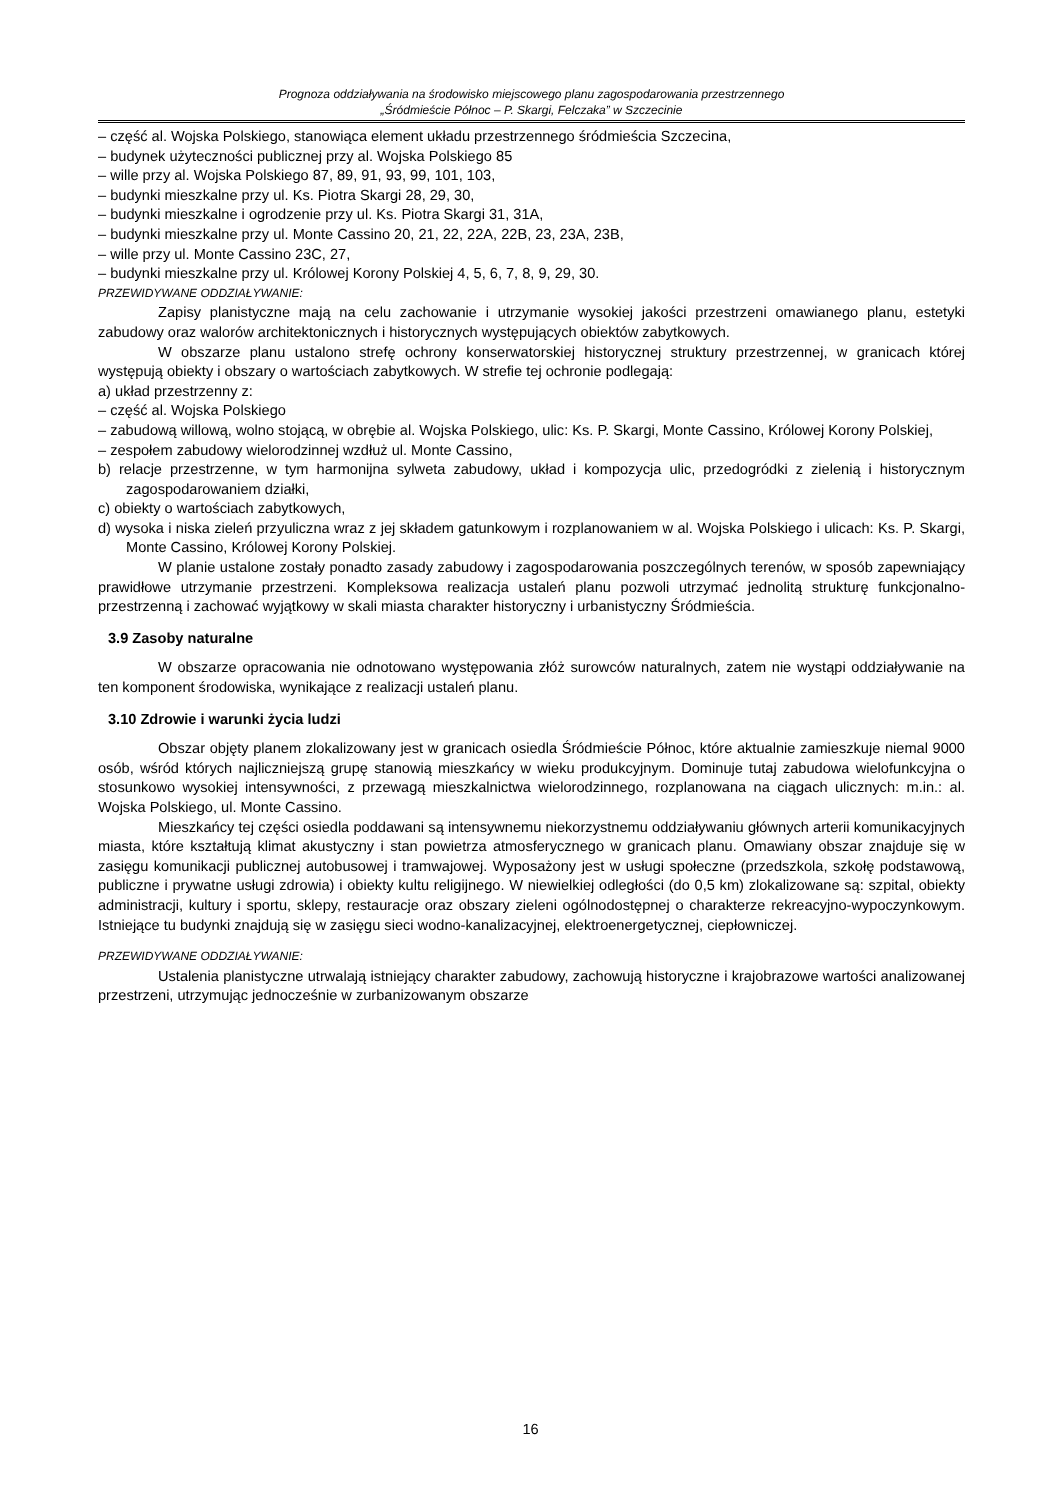Prognoza oddziaływania na środowisko miejscowego planu zagospodarowania przestrzennego
„Śródmieście Północ – P. Skargi, Felczaka” w Szczecinie
– część al. Wojska Polskiego, stanowiąca element układu przestrzennego śródmieścia Szczecina,
– budynek użyteczności publicznej przy al. Wojska Polskiego 85
– wille przy al. Wojska Polskiego 87, 89, 91, 93, 99, 101, 103,
– budynki mieszkalne przy ul. Ks. Piotra Skargi 28, 29, 30,
– budynki mieszkalne i ogrodzenie przy ul. Ks. Piotra Skargi 31, 31A,
– budynki mieszkalne przy ul. Monte Cassino 20, 21, 22, 22A, 22B, 23, 23A, 23B,
– wille przy ul. Monte Cassino 23C, 27,
– budynki mieszkalne przy ul. Królowej Korony Polskiej 4, 5, 6, 7, 8, 9, 29, 30.
PRZEWIDYWANE ODDZIAŁYWANIE:
Zapisy planistyczne mają na celu zachowanie i utrzymanie wysokiej jakości przestrzeni omawianego planu, estetyki zabudowy oraz walorów architektonicznych i historycznych występujących obiektów zabytkowych.
W obszarze planu ustalono strefę ochrony konserwatorskiej historycznej struktury przestrzennej, w granicach której występują obiekty i obszary o wartościach zabytkowych. W strefie tej ochronie podlegają:
a) układ przestrzenny z:
– część al. Wojska Polskiego
– zabudową willową, wolno stojącą, w obrębie al. Wojska Polskiego, ulic: Ks. P. Skargi, Monte Cassino, Królowej Korony Polskiej,
– zespołem zabudowy wielorodzinnej wzdłuż ul. Monte Cassino,
b) relacje przestrzenne, w tym harmonijna sylweta zabudowy, układ i kompozycja ulic, przedogródki z zielenią i historycznym zagospodarowaniem działki,
c) obiekty o wartościach zabytkowych,
d) wysoka i niska zieleń przyuliczna wraz z jej składem gatunkowym i rozplanowaniem w al. Wojska Polskiego i ulicach: Ks. P. Skargi, Monte Cassino, Królowej Korony Polskiej.
W planie ustalone zostały ponadto zasady zabudowy i zagospodarowania poszczególnych terenów, w sposób zapewniający prawidłowe utrzymanie przestrzeni. Kompleksowa realizacja ustaleń planu pozwoli utrzymać jednolitą strukturę funkcjonalno-przestrzenną i zachować wyjątkowy w skali miasta charakter historyczny i urbanistyczny Śródmieścia.
3.9 Zasoby naturalne
W obszarze opracowania nie odnotowano występowania złóż surowców naturalnych, zatem nie wystąpi oddziaływanie na ten komponent środowiska, wynikające z realizacji ustaleń planu.
3.10 Zdrowie i warunki życia ludzi
Obszar objęty planem zlokalizowany jest w granicach osiedla Śródmieście Północ, które aktualnie zamieszkuje niemal 9000 osób, wśród których najliczniejszą grupę stanowią mieszkańcy w wieku produkcyjnym. Dominuje tutaj zabudowa wielofunkcyjna o stosunkowo wysokiej intensywności, z przewagą mieszkalnictwa wielorodzinnego, rozplanowana na ciągach ulicznych: m.in.: al. Wojska Polskiego, ul. Monte Cassino.
Mieszkańcy tej części osiedla poddawani są intensywnemu niekorzystnemu oddziaływaniu głównych arterii komunikacyjnych miasta, które kształtują klimat akustyczny i stan powietrza atmosferycznego w granicach planu. Omawiany obszar znajduje się w zasięgu komunikacji publicznej autobusowej i tramwajowej. Wyposażony jest w usługi społeczne (przedszkola, szkołę podstawową, publiczne i prywatne usługi zdrowia) i obiekty kultu religijnego. W niewielkiej odległości (do 0,5 km) zlokalizowane są: szpital, obiekty administracji, kultury i sportu, sklepy, restauracje oraz obszary zieleni ogólnodostępnej o charakterze rekreacyjno-wypoczynkowym. Istniejące tu budynki znajdują się w zasięgu sieci wodno-kanalizacyjnej, elektroenergetycznej, ciepłowniczej.
PRZEWIDYWANE ODDZIAŁYWANIE:
Ustalenia planistyczne utrwalają istniejący charakter zabudowy, zachowują historyczne i krajobrazowe wartości analizowanej przestrzeni, utrzymując jednocześnie w zurbanizowanym obszarze
16